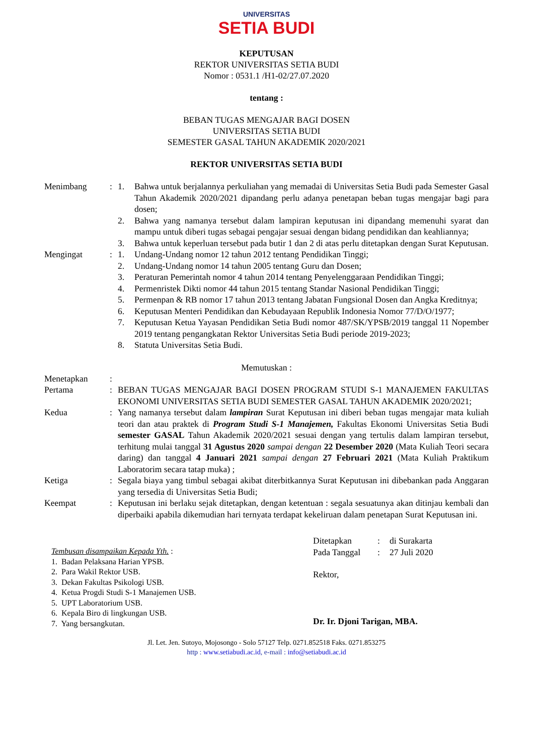UNIVERSITAS
SETIA BUDI
KEPUTUSAN
REKTOR UNIVERSITAS SETIA BUDI
Nomor : 0531.1 /H1-02/27.07.2020
tentang :
BEBAN TUGAS MENGAJAR BAGI DOSEN
UNIVERSITAS SETIA BUDI
SEMESTER GASAL TAHUN AKADEMIK 2020/2021
REKTOR UNIVERSITAS SETIA BUDI
| Menimbang | : | 1. | Bahwa untuk berjalannya perkuliahan yang memadai di Universitas Setia Budi pada Semester Gasal Tahun Akademik 2020/2021 dipandang perlu adanya penetapan beban tugas mengajar bagi para dosen; |
| | | 2. | Bahwa yang namanya tersebut dalam lampiran keputusan ini dipandang memenuhi syarat dan mampu untuk diberi tugas sebagai pengajar sesuai dengan bidang pendidikan dan keahliannya; |
| | | 3. | Bahwa untuk keperluan tersebut pada butir 1 dan 2 di atas perlu ditetapkan dengan Surat Keputusan. |
| Mengingat | : | 1. | Undang-Undang nomor 12 tahun 2012 tentang Pendidikan Tinggi; |
| | | 2. | Undang-Undang nomor 14 tahun 2005 tentang Guru dan Dosen; |
| | | 3. | Peraturan Pemerintah nomor 4 tahun 2014 tentang Penyelenggaraan Pendidikan Tinggi; |
| | | 4. | Permenristek Dikti nomor 44 tahun 2015 tentang Standar Nasional Pendidikan Tinggi; |
| | | 5. | Permenpan & RB nomor 17 tahun 2013 tentang Jabatan Fungsional Dosen dan Angka Kreditnya; |
| | | 6. | Keputusan Menteri Pendidikan dan Kebudayaan Republik Indonesia Nomor 77/D/O/1977; |
| | | 7. | Keputusan Ketua Yayasan Pendidikan Setia Budi nomor 487/SK/YPSB/2019 tanggal 11 Nopember 2019 tentang pengangkatan Rektor Universitas Setia Budi periode 2019-2023; |
| | | 8. | Statuta Universitas Setia Budi. |
Memutuskan :
| Menetapkan | : | |
| Pertama | : | BEBAN TUGAS MENGAJAR BAGI DOSEN PROGRAM STUDI S-1 MANAJEMEN FAKULTAS EKONOMI UNIVERSITAS SETIA BUDI SEMESTER GASAL TAHUN AKADEMIK 2020/2021; |
| Kedua | : | Yang namanya tersebut dalam lampiran Surat Keputusan ini diberi beban tugas mengajar mata kuliah teori dan atau praktek di Program Studi S-1 Manajemen, Fakultas Ekonomi Universitas Setia Budi semester GASAL Tahun Akademik 2020/2021 sesuai dengan yang tertulis dalam lampiran tersebut, terhitung mulai tanggal 31 Agustus 2020 sampai dengan 22 Desember 2020 (Mata Kuliah Teori secara daring) dan tanggal 4 Januari 2021 sampai dengan 27 Februari 2021 (Mata Kuliah Praktikum Laboratorim secara tatap muka) ; |
| Ketiga | : | Segala biaya yang timbul sebagai akibat diterbitkannya Surat Keputusan ini dibebankan pada Anggaran yang tersedia di Universitas Setia Budi; |
| Keempat | : | Keputusan ini berlaku sejak ditetapkan, dengan ketentuan : segala sesuatunya akan ditinjau kembali dan diperbaiki apabila dikemudian hari ternyata terdapat kekeliruan dalam penetapan Surat Keputusan ini. |
Tembusan disampaikan Kepada Yth. :
1. Badan Pelaksana Harian YPSB.
2. Para Wakil Rektor USB.
3. Dekan Fakultas Psikologi USB.
4. Ketua Progdi Studi S-1 Manajemen USB.
5. UPT Laboratorium USB.
6. Kepala Biro di lingkungan USB.
7. Yang bersangkutan.
| Ditetapkan | : | di Surakarta |
| Pada Tanggal | : | 27 Juli 2020 |
Rektor,
Dr. Ir. Djoni Tarigan, MBA.
Jl. Let. Jen. Sutoyo, Mojosongo - Solo 57127 Telp. 0271.852518 Faks. 0271.853275
http : www.setiabudi.ac.id, e-mail : info@setiabudi.ac.id